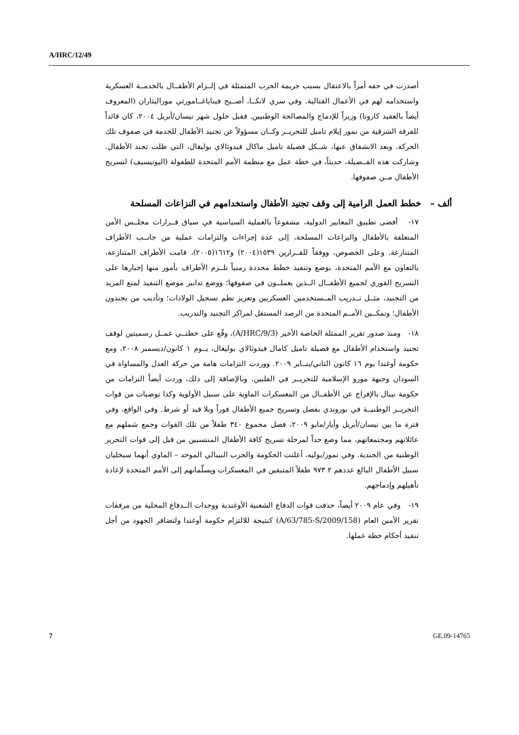A/HRC/12/49
أصدرت في حقه أمراً بالاعتقال بسبب جريمة الحرب المتمثلة في إلــزام الأطفــال بالخدمــة العسكرية واستخدامه لهم في الأعمال القتالية. وفي سري لانكــا، أصــبح فيناياغــامورثي موراليثاران (المعروف أيضاً بالعقيد كارونا) وزيراً للإدماج والمصالحة الوطنيين. فقبل حلول شهر نيسان/أبريل ٢٠٠٤، كان قائداً للفرقة الشرقية من نمور إيلام تاميل للتحريــر وكــان مسؤولاً عن تجنيد الأطفال للخدمة في صفوف تلك الحركة. وبعد الانشقاق عنها، شــكل فصيلة تاميل ماكال فيدوثالاي بوليغال، التي ظلت تجند الأطفال. وشاركت هذه الفــصيلة، حديثاً، في خطة عمل مع منظمة الأمم المتحدة للطفولة (اليونيسيف) لتسريح الأطفال مــن صفوفها.
ألف – خطط العمل الرامية إلى وقف تجنيد الأطفال واستخدامهم في النزاعات المسلحة
١٧- أفضى تطبيق المعايير الدولية، مشفوعاً بالعملية السياسية في سياق قــرارات مجلــس الأمن المتعلقة بالأطفال والنزاعات المسلحة، إلى عدة إجراءات والتزامات عملية من جانــب الأطراف المتنازعة. وعلى الخصوص، ووفقاً للقــرارين ١٥٣٩(٢٠٠٤) و١٦١٢(٢٠٠٥)، قامت الأطراف المتنازعة، بالتعاون مع الأمم المتحدة، بوضع وتنفيذ خطط محددة زمنياً تلــزم الأطراف بأمور منها إجبارها على التسريح الفوري لجميع الأطفــال الــذين يعملــون في صفوفها؛ ووضع تدابير موضع التنفيذ لمنع المزيد من التجنيد، مثــل تــدريب المــستخدمين العسكريين وتعزيز نظم تسجيل الولادات؛ وتأديب من يجندون الأطفال؛ وتمكــين الأمــم المتحدة من الرصد المستقل لمراكز التجنيد والتدريب.
١٨- ومنذ صدور تقرير الممثلة الخاصة الأخير (A/HRC/9/3)، وقّع على خطتــي عمــل رسميتين لوقف تجنيد واستخدام الأطفال مع فصيلة تاميل كامال فيدوثالاي بوليغال، يــوم ١ كانون/ديسمبر ٢٠٠٨، ومع حكومة أوغندا يوم ١٦ كانون الثاني/ينــاير ٢٠٠٩. ووردت التزامات هامة من حركة العدل والمساواة في السودان وجبهة مورو الإسلامية للتحريــر في الفلبين. وبالإضافة إلى ذلك، وردت أيضاً التزامات من حكومة نيبال بالإفراج عن الأطفــال من المعسكرات الماوية على سبيل الأولوية وكذا توصيات من قوات التحريــر الوطنيــة في بوروندي بفصل وتسريح جميع الأطفال فوراً وبلا قيد أو شرط. وفي الواقع، وفي فترة ما بين نيسان/أبريل وأيار/مايو ٢٠٠٩، فصل مجموع ٣٤٠ طفلاً من تلك القوات وجمع شملهم مع عائلاتهم ومجتمعاتهم، مما وضع حداً لمرحلة تسريح كافة الأطفال المنتسبين من قبل إلى قوات التحرير الوطنية من الجندية. وفي تموز/يوليه، أعلنت الحكومة والحزب النيبالي الموحد – الماوي أنهما سيخليان سبيل الأطفال البالغ عددهم ٢ ٩٧٣ طفلاً المتبقين في المعسكرات ويسلّمانهم إلى الأمم المتحدة لإعادة تأهيلهم وإدماجهم.
١٩- وفي عام ٢٠٠٩ أيضاً، حذفت قوات الدفاع الشعبية الأوغندية ووحدات الــدفاع المحلية من مرفقات تقرير الأمين العام (A/63/785-S/2009/158) كنتيجة للالتزام حكومة أوغندا ولتضافر الجهود من أجل تنفيذ أحكام خطة عملها.
7 GE.09-14765